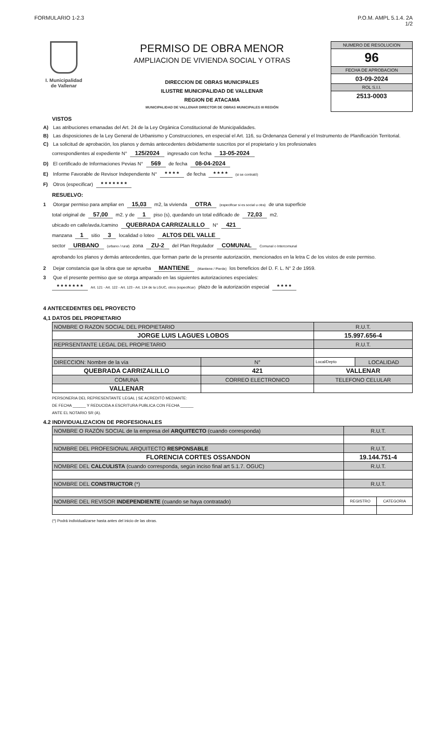FORMULARIO 1-2.3 P.O.M. AMPL 5.1.4. 2A
1/2
I. Municipalidad
de Vallenar
PERMISO DE OBRA MENOR
AMPLIACION DE VIVIENDA SOCIAL Y OTRAS
DIRECCION DE OBRAS MUNICIPALES
ILUSTRE MUNICIPALIDAD DE VALLENAR
REGION DE ATACAMA
MUNICIPALIDAD DE VALLENAR DIRECTOR DE OBRAS MUNICIPALES III REGIÓN
NUMERO DE RESOLUCION
96
FECHA DE APROBACION
03-09-2024
ROL S.I.I.
2513-0003
VISTOS
A) Las atribuciones emanadas del Art. 24 de la Ley Orgánica Constitucional de Municipalidades.
B) Las disposiciones de la Ley General de Urbanismo y Construcciones, en especial el Art. 116, su Ordenanza General y el Instrumento de Planificación Territorial.
C) La solicitud de aprobación, los planos y demás antecedentes debidamente suscritos por el propietario y los profesionales
correspondientes al expediente N° 125/2024 ingresado con fecha 13-05-2024
D) El certificado de Informaciones Pevias N° 569 de fecha 08-04-2024
E) Informe Favorable de Revisor Independiente N° * * * * de fecha * * * * (si se contrató)
F) Otros (especificar) * * * * * * *
RESUELVO:
1 Otorgar permiso para ampliar en 15,03 m2, la vivienda OTRA (especificar si es social u otra) de una superficie
total original de 57,00 m2. y de 1 piso (s), quedando un total edificado de 72,03 m2.
ubicado en calle/avda./camino QUEBRADA CARRIZALILLO N° 421
manzana 1 sitio 3 localidad o loteo ALTOS DEL VALLE
sector URBANO (urbano / rural) zona ZU-2 del Plan Regulador COMUNAL Comunal o Intercomunal
aprobando los planos y demás antecedentes, que forman parte de la presente autorización, mencionados en la letra C de los vistos de este permiso.
2 Dejar constancia que la obra que se aprueba MANTIENE (Mantiene / Pierde) los beneficios del D. F. L. N° 2 de 1959.
3 Que el presente permiso que se otorga amparado en las siguientes autorizaciones especiales:
* * * * * * * Art. 121 - Art. 122 - Art. 123 - Art. 124 de la LGUC, otros (especificar) plazo de la autorización especial * * * *
4 ANTECEDENTES DEL PROYECTO
4,1 DATOS DEL PROPIETARIO
| NOMBRE O RAZON SOCIAL DEL PROPIETARIO | | | R.U.T. | |
| JORGE LUIS LAGUES LOBOS | | | 15.997.656-4 | |
| REPRSENTANTE LEGAL DEL PROPIETARIO | | | R.U.T. | |
| DIRECCION: Nombre de la vía | | N° | Local/Depto | LOCALIDAD |
| QUEBRADA CARRIZALILLO | | 421 | VALLENAR | |
| COMUNA | CORREO ELECTRONICO | | TELEFONO CELULAR | |
| VALLENAR | | | | |
PERSONERIA DEL REPRESENTANTE LEGAL | SE ACREDITÓ MEDIANTE:
DE FECHA ______ Y REDUCIDA A ESCRITURA PUBLICA CON FECHA ______
ANTE EL NOTARIO SR (A).
4.2 INDIVIDUALIZACION DE PROFESIONALES
| NOMBRE O RAZÓN SOCIAL de la empresa del ARQUITECTO (cuando corresponda) | R.U.T. | |
| NOMBRE DEL PROFESIONAL ARQUITECTO RESPONSABLE | R.U.T. | |
| FLORENCIA CORTES OSSANDON | 19.144.751-4 | |
| NOMBRE DEL CALCULISTA (cuando corresponda, según inciso final art 5.1.7. OGUC) | R.U.T. | |
| NOMBRE DEL CONSTRUCTOR (*) | R.U.T. | |
| NOMBRE DEL REVISOR INDEPENDIENTE (cuando se haya contratado) | REGISTRO | CATEGORIA |
(*) Podrá individualizarse hasta antes del inicio de las obras.